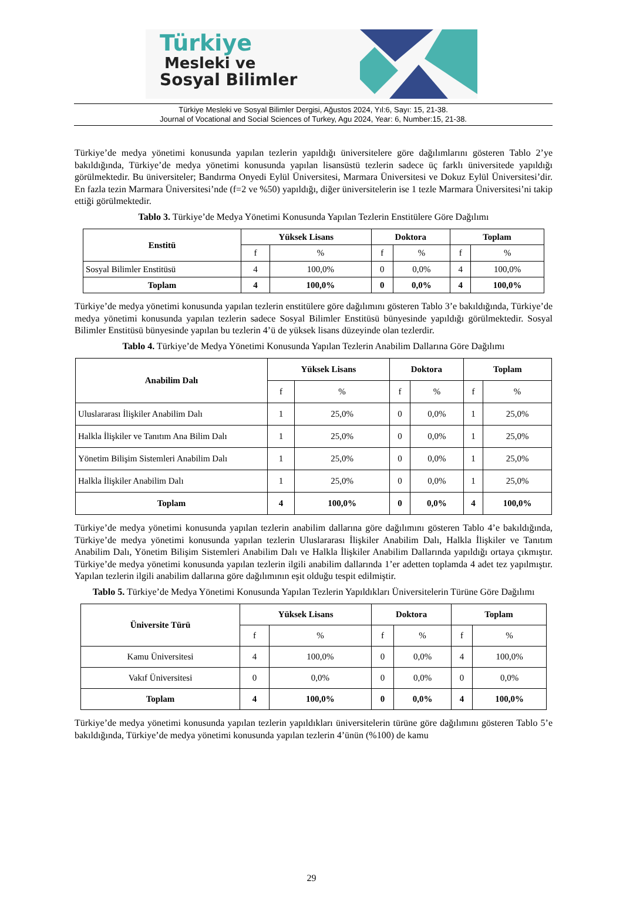Türkiye
Mesleki ve
Sosyal Bilimler
Türkiye Mesleki ve Sosyal Bilimler Dergisi, Ağustos 2024, Yıl:6, Sayı: 15, 21-38.
Journal of Vocational and Social Sciences of Turkey, Agu 2024, Year: 6, Number:15, 21-38.
Türkiye’de medya yönetimi konusunda yapılan tezlerin yapıldığı üniversitelere göre dağılımlarını gösteren Tablo 2’ye bakıldığında, Türkiye’de medya yönetimi konusunda yapılan lisansüstü tezlerin sadece üç farklı üniversitede yapıldığı görülmektedir. Bu üniversiteler; Bandırma Onyedi Eylül Üniversitesi, Marmara Üniversitesi ve Dokuz Eylül Üniversitesi’dir. En fazla tezin Marmara Üniversitesi’nde (f=2 ve %50) yapıldığı, diğer üniversitelerin ise 1 tezle Marmara Üniversitesi’ni takip ettiği görülmektedir.
Tablo 3. Türkiye’de Medya Yönetimi Konusunda Yapılan Tezlerin Enstitülere Göre Dağılımı
| Enstitü | Yüksek Lisans | | Doktora | | Toplam | |
| --- | --- | --- | --- | --- | --- | --- |
| | f | % | f | % | f | % |
| Sosyal Bilimler Enstitüsü | 4 | 100,0% | 0 | 0,0% | 4 | 100,0% |
| Toplam | 4 | 100,0% | 0 | 0,0% | 4 | 100,0% |
Türkiye’de medya yönetimi konusunda yapılan tezlerin enstitülere göre dağılımını gösteren Tablo 3’e bakıldığında, Türkiye’de medya yönetimi konusunda yapılan tezlerin sadece Sosyal Bilimler Enstitüsü bünyesinde yapıldığı görülmektedir. Sosyal Bilimler Enstitüsü bünyesinde yapılan bu tezlerin 4’ü de yüksek lisans düzeyinde olan tezlerdir.
Tablo 4. Türkiye’de Medya Yönetimi Konusunda Yapılan Tezlerin Anabilim Dallarına Göre Dağılımı
| Anabilim Dalı | Yüksek Lisans | | Doktora | | Toplam | |
| --- | --- | --- | --- | --- | --- | --- |
| | f | % | f | % | f | % |
| Uluslararası İlişkiler Anabilim Dalı | 1 | 25,0% | 0 | 0,0% | 1 | 25,0% |
| Halkla İlişkiler ve Tanıtım Ana Bilim Dalı | 1 | 25,0% | 0 | 0,0% | 1 | 25,0% |
| Yönetim Bilişim Sistemleri Anabilim Dalı | 1 | 25,0% | 0 | 0,0% | 1 | 25,0% |
| Halkla İlişkiler Anabilim Dalı | 1 | 25,0% | 0 | 0,0% | 1 | 25,0% |
| Toplam | 4 | 100,0% | 0 | 0,0% | 4 | 100,0% |
Türkiye’de medya yönetimi konusunda yapılan tezlerin anabilim dallarına göre dağılımını gösteren Tablo 4’e bakıldığında, Türkiye’de medya yönetimi konusunda yapılan tezlerin Uluslararası İlişkiler Anabilim Dalı, Halkla İlişkiler ve Tanıtım Anabilim Dalı, Yönetim Bilişim Sistemleri Anabilim Dalı ve Halkla İlişkiler Anabilim Dallarında yapıldığı ortaya çıkmıştır. Türkiye’de medya yönetimi konusunda yapılan tezlerin ilgili anabilim dallarında 1’er adetten toplamda 4 adet tez yapılmıştır. Yapılan tezlerin ilgili anabilim dallarına göre dağılımının eşit olduğu tespit edilmiştir.
Tablo 5. Türkiye’de Medya Yönetimi Konusunda Yapılan Tezlerin Yapıldıkları Üniversitelerin Türüne Göre Dağılımı
| Üniversite Türü | Yüksek Lisans | | Doktora | | Toplam | |
| --- | --- | --- | --- | --- | --- | --- |
| | f | % | f | % | f | % |
| Kamu Üniversitesi | 4 | 100,0% | 0 | 0,0% | 4 | 100,0% |
| Vakıf Üniversitesi | 0 | 0,0% | 0 | 0,0% | 0 | 0,0% |
| Toplam | 4 | 100,0% | 0 | 0,0% | 4 | 100,0% |
Türkiye’de medya yönetimi konusunda yapılan tezlerin yapıldıkları üniversitelerin türüne göre dağılımını gösteren Tablo 5’e bakıldığında, Türkiye’de medya yönetimi konusunda yapılan tezlerin 4’ünün (%100) de kamu
29